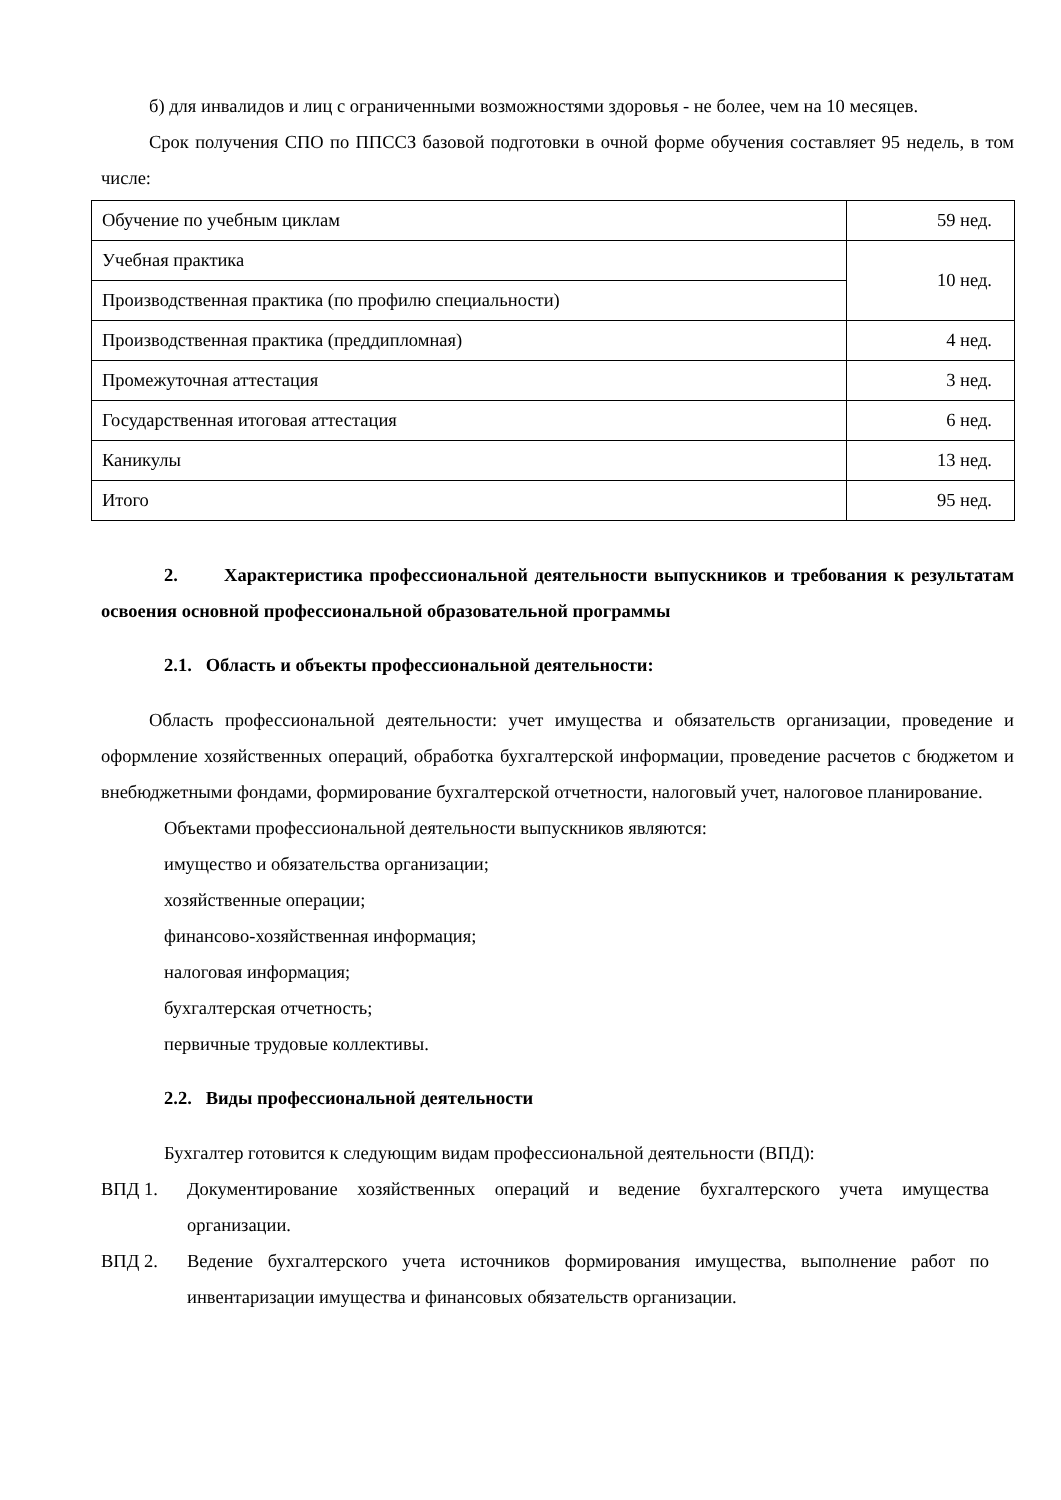б) для инвалидов и лиц с ограниченными возможностями здоровья - не более, чем на 10 месяцев.
Срок получения СПО по ППССЗ базовой подготовки в очной форме обучения составляет 95 недель, в том числе:
| Обучение по учебным циклам | 59 нед. |
| Учебная практика | 10 нед. |
| Производственная практика (по профилю специальности) | |
| Производственная практика (преддипломная) | 4 нед. |
| Промежуточная аттестация | 3 нед. |
| Государственная итоговая аттестация | 6 нед. |
| Каникулы | 13 нед. |
| Итого | 95 нед. |
2. Характеристика профессиональной деятельности выпускников и требования к результатам освоения основной профессиональной образовательной программы
2.1. Область и объекты профессиональной деятельности:
Область профессиональной деятельности: учет имущества и обязательств организации, проведение и оформление хозяйственных операций, обработка бухгалтерской информации, проведение расчетов с бюджетом и внебюджетными фондами, формирование бухгалтерской отчетности, налоговый учет, налоговое планирование.
Объектами профессиональной деятельности выпускников являются:
имущество и обязательства организации;
хозяйственные операции;
финансово-хозяйственная информация;
налоговая информация;
бухгалтерская отчетность;
первичные трудовые коллективы.
2.2. Виды профессиональной деятельности
Бухгалтер готовится к следующим видам профессиональной деятельности (ВПД):
ВПД 1. Документирование хозяйственных операций и ведение бухгалтерского учета имущества организации.
ВПД 2. Ведение бухгалтерского учета источников формирования имущества, выполнение работ по инвентаризации имущества и финансовых обязательств организации.